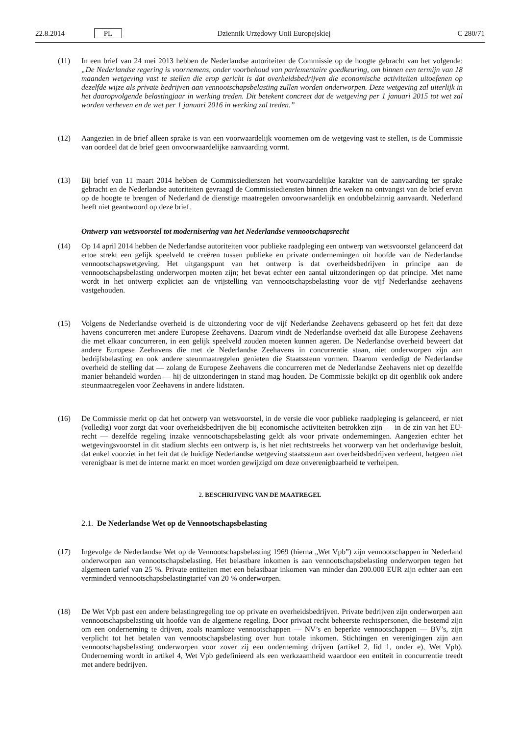22.8.2014 PL Dziennik Urzędowy Unii Europejskiej C 280/71
(11) In een brief van 24 mei 2013 hebben de Nederlandse autoriteiten de Commissie op de hoogte gebracht van het volgende: „De Nederlandse regering is voornemens, onder voorbehoud van parlementaire goedkeuring, om binnen een termijn van 18 maanden wetgeving vast te stellen die erop gericht is dat overheidsbedrijven die economische activiteiten uitoefenen op dezelfde wijze als private bedrijven aan vennootschapsbelasting zullen worden onderworpen. Deze wetgeving zal uiterlijk in het daaropvolgende belastingjaar in werking treden. Dit betekent concreet dat de wetgeving per 1 januari 2015 tot wet zal worden verheven en de wet per 1 januari 2016 in werking zal treden.”
(12) Aangezien in de brief alleen sprake is van een voorwaardelijk voornemen om de wetgeving vast te stellen, is de Commissie van oordeel dat de brief geen onvoorwaardelijke aanvaarding vormt.
(13) Bij brief van 11 maart 2014 hebben de Commissiediensten het voorwaardelijke karakter van de aanvaarding ter sprake gebracht en de Nederlandse autoriteiten gevraagd de Commissiediensten binnen drie weken na ontvangst van de brief ervan op de hoogte te brengen of Nederland de dienstige maatregelen onvoorwaardelijk en ondubbelzinnig aanvaardt. Nederland heeft niet geantwoord op deze brief.
Ontwerp van wetsvoorstel tot modernisering van het Nederlandse vennootschapsrecht
(14) Op 14 april 2014 hebben de Nederlandse autoriteiten voor publieke raadpleging een ontwerp van wetsvoorstel gelanceerd dat ertoe strekt een gelijk speelveld te creëren tussen publieke en private ondernemingen uit hoofde van de Nederlandse vennootschapswetgeving. Het uitgangspunt van het ontwerp is dat overheidsbedrijven in principe aan de vennootschapsbelasting onderworpen moeten zijn; het bevat echter een aantal uitzonderingen op dat principe. Met name wordt in het ontwerp expliciet aan de vrijstelling van vennootschapsbelasting voor de vijf Nederlandse zeehavens vastgehouden.
(15) Volgens de Nederlandse overheid is de uitzondering voor de vijf Nederlandse Zeehavens gebaseerd op het feit dat deze havens concurreren met andere Europese Zeehavens. Daarom vindt de Nederlandse overheid dat alle Europese Zeehavens die met elkaar concurreren, in een gelijk speelveld zouden moeten kunnen ageren. De Nederlandse overheid beweert dat andere Europese Zeehavens die met de Nederlandse Zeehavens in concurrentie staan, niet onderworpen zijn aan bedrijfsbelasting en ook andere steunmaatregelen genieten die Staatssteun vormen. Daarom verdedigt de Nederlandse overheid de stelling dat — zolang de Europese Zeehavens die concurreren met de Nederlandse Zeehavens niet op dezelfde manier behandeld worden — hij de uitzonderingen in stand mag houden. De Commissie bekijkt op dit ogenblik ook andere steunmaatregelen voor Zeehavens in andere lidstaten.
(16) De Commissie merkt op dat het ontwerp van wetsvoorstel, in de versie die voor publieke raadpleging is gelanceerd, er niet (volledig) voor zorgt dat voor overheidsbedrijven die bij economische activiteiten betrokken zijn — in de zin van het EU-recht — dezelfde regeling inzake vennootschapsbelasting geldt als voor private ondernemingen. Aangezien echter het wetgevingsvoorstel in dit stadium slechts een ontwerp is, is het niet rechtstreeks het voorwerp van het onderhavige besluit, dat enkel voorziet in het feit dat de huidige Nederlandse wetgeving staatssteun aan overheidsbedrijven verleent, hetgeen niet verenigbaar is met de interne markt en moet worden gewijzigd om deze onverenigbaarheid te verhelpen.
2. BESCHRIJVING VAN DE MAATREGEL
2.1. De Nederlandse Wet op de Vennootschapsbelasting
(17) Ingevolge de Nederlandse Wet op de Vennootschapsbelasting 1969 (hierna „Wet Vpb”) zijn vennootschappen in Nederland onderworpen aan vennootschapsbelasting. Het belastbare inkomen is aan vennootschapsbelasting onderworpen tegen het algemeen tarief van 25 %. Private entiteiten met een belastbaar inkomen van minder dan 200.000 EUR zijn echter aan een verminderd vennootschapsbelastingtarief van 20 % onderworpen.
(18) De Wet Vpb past een andere belastingregeling toe op private en overheidsbedrijven. Private bedrijven zijn onderworpen aan vennootschapsbelasting uit hoofde van de algemene regeling. Door privaat recht beheerste rechtspersonen, die bestemd zijn om een onderneming te drijven, zoals naamloze vennootschappen — NV’s en beperkte vennootschappen — BV’s, zijn verplicht tot het betalen van vennootschapsbelasting over hun totale inkomen. Stichtingen en verenigingen zijn aan vennootschapsbelasting onderworpen voor zover zij een onderneming drijven (artikel 2, lid 1, onder e), Wet Vpb). Onderneming wordt in artikel 4, Wet Vpb gedefinieerd als een werkzaamheid waardoor een entiteit in concurrentie treedt met andere bedrijven.